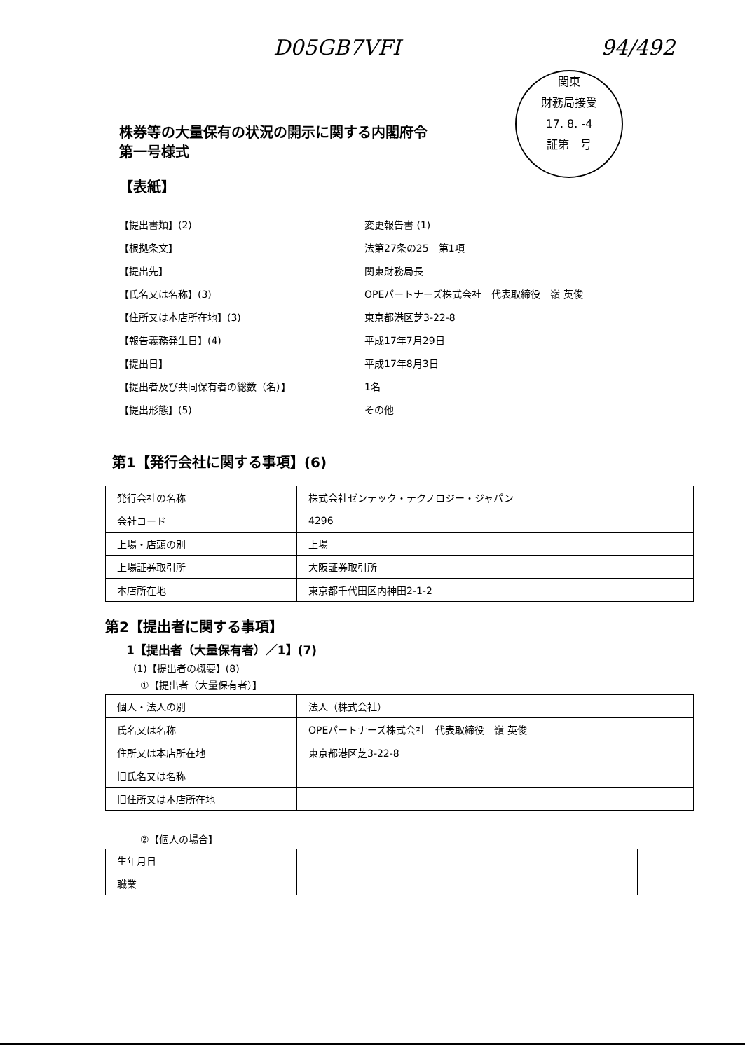D05GB7VFI 94/492
関東
財務局接受
17. 8. -4
証第　号
株券等の大量保有の状況の開示に関する内閣府令
第一号様式
【表紙】
【提出書類】(2)
変更報告書 (1)
【根拠条文】
法第27条の25　第1項
【提出先】
関東財務局長
【氏名又は名称】(3)
OPEパートナーズ株式会社　代表取締役　嶺 英俊
【住所又は本店所在地】(3)
東京都港区芝3-22-8
【報告義務発生日】(4)
平成17年7月29日
【提出日】
平成17年8月3日
【提出者及び共同保有者の総数（名）】
1名
【提出形態】(5)
その他
第1【発行会社に関する事項】(6)
| 発行会社の名称 | 株式会社ゼンテック・テクノロジー・ジャパン |
| 会社コード | 4296 |
| 上場・店頭の別 | 上場 |
| 上場証券取引所 | 大阪証券取引所 |
| 本店所在地 | 東京都千代田区内神田2-1-2 |
第2【提出者に関する事項】
1【提出者（大量保有者）／1】(7)
(1)【提出者の概要】(8)
①【提出者（大量保有者）】
| 個人・法人の別 | 法人（株式会社） |
| 氏名又は名称 | OPEパートナーズ株式会社 代表取締役 嶺 英俊 |
| 住所又は本店所在地 | 東京都港区芝3-22-8 |
| 旧氏名又は名称 | |
| 旧住所又は本店所在地 | |
②【個人の場合】
| 生年月日 | |
| 職業 | |